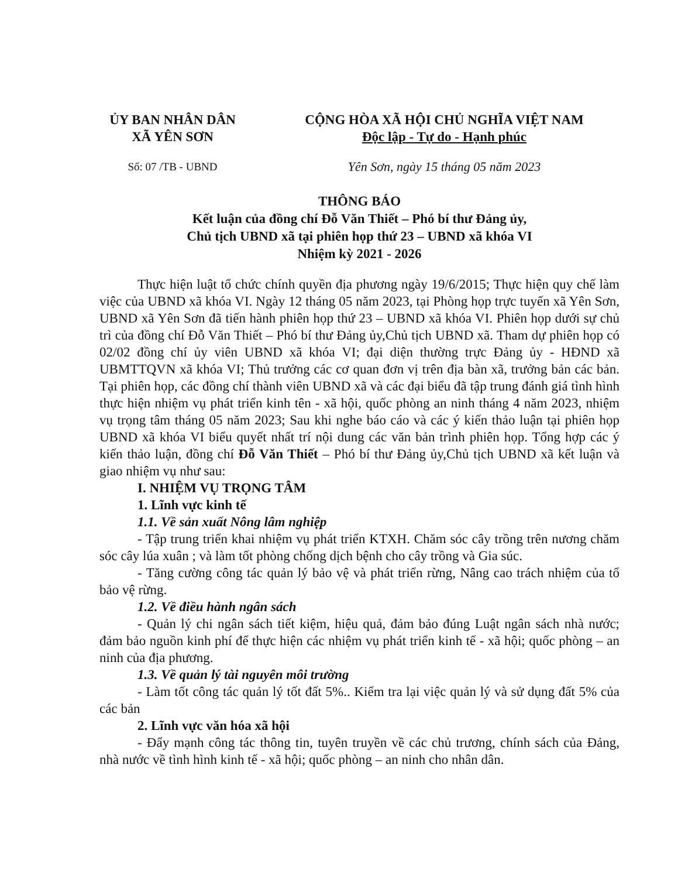ỦY BAN NHÂN DÂN
XÃ YÊN SƠN
CỘNG HÒA XÃ HỘI CHỦ NGHĨA VIỆT NAM
Độc lập - Tự do - Hạnh phúc
Số: 07 /TB - UBND
Yên Sơn, ngày 15 tháng 05 năm 2023
THÔNG BÁO
Kết luận của đồng chí Đỗ Văn Thiết – Phó bí thư Đảng ủy,
Chủ tịch UBND xã tại phiên họp thứ 23 – UBND xã khóa VI
Nhiệm kỳ 2021 - 2026
Thực hiện luật tổ chức chính quyền địa phương ngày 19/6/2015; Thực hiện quy chế làm việc của UBND xã khóa VI. Ngày 12 tháng 05 năm 2023, tại Phòng họp trực tuyến xã Yên Sơn, UBND xã Yên Sơn đã tiến hành phiên họp thứ 23 – UBND xã khóa VI. Phiên họp dưới sự chủ trì của đồng chí Đỗ Văn Thiết – Phó bí thư Đảng ủy,Chủ tịch UBND xã. Tham dự phiên họp có 02/02 đồng chí ủy viên UBND xã khóa VI; đại diện thường trực Đảng ủy - HĐND xã UBMTTQVN xã khóa VI; Thủ trưởng các cơ quan đơn vị trên địa bàn xã, trưởng bản các bản. Tại phiên họp, các đồng chí thành viên UBND xã và các đại biểu đã tập trung đánh giá tình hình thực hiện nhiệm vụ phát triển kinh tên - xã hội, quốc phòng an ninh tháng 4 năm 2023, nhiệm vụ trọng tâm tháng 05 năm 2023; Sau khi nghe báo cáo và các ý kiến thảo luận tại phiên họp UBND xã khóa VI biểu quyết nhất trí nội dung các văn bản trình phiên họp. Tổng hợp các ý kiến thảo luận, đồng chí Đỗ Văn Thiết – Phó bí thư Đảng ủy,Chủ tịch UBND xã kết luận và giao nhiệm vụ như sau:
I. NHIỆM VỤ TRỌNG TÂM
1. Lĩnh vực kinh tế
1.1. Về sản xuất Nông lâm nghiệp
- Tập trung triển khai nhiệm vụ phát triển KTXH. Chăm sóc cây trồng trên nương chăm sóc cây lúa xuân ; và làm tốt phòng chống dịch bệnh cho cây trồng và Gia súc.
- Tăng cường công tác quản lý bảo vệ và phát triển rừng, Nâng cao trách nhiệm của tổ bảo vệ rừng.
1.2. Về điều hành ngân sách
- Quản lý chi ngân sách tiết kiệm, hiệu quả, đảm bảo đúng Luật ngân sách nhà nước; đảm bảo nguồn kinh phí để thực hiện các nhiệm vụ phát triển kinh tế - xã hội; quốc phòng – an ninh của địa phương.
1.3. Về quản lý tài nguyên môi trường
- Làm tốt công tác quản lý tốt đất 5%.. Kiểm tra lại việc quản lý và sử dụng đất 5% của các bản
2. Lĩnh vực văn hóa xã hội
- Đẩy mạnh công tác thông tin, tuyên truyền về các chủ trương, chính sách của Đảng, nhà nước về tình hình kinh tế - xã hội; quốc phòng – an ninh cho nhân dân.